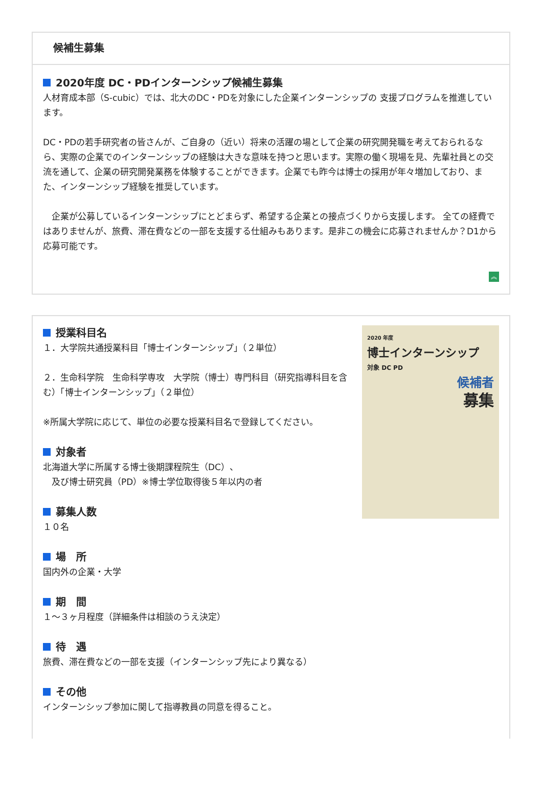候補生募集
2020年度 DC・PDインターンシップ候補生募集
人材育成本部（S-cubic）では、北大のDC・PDを対象にした企業インターンシップの 支援プログラムを推進しています。
DC・PDの若手研究者の皆さんが、ご自身の（近い）将来の活躍の場として企業の研究開発職を考えておられるなら、実際の企業でのインターンシップの経験は大きな意味を持つと思います。実際の働く現場を見、先輩社員との交流を通して、企業の研究開発業務を体験することができます。企業でも昨今は博士の採用が年々増加しており、また、インターンシップ経験を推奨しています。
　企業が公募しているインターンシップにとどまらず、希望する企業との接点づくりから支援します。 全ての経費ではありませんが、旅費、滞在費などの一部を支援する仕組みもあります。是非この機会に応募されませんか？D1から応募可能です。
︽
授業科目名
１．大学院共通授業科目「博士インターンシップ」（２単位）
２．生命科学院　生命科学専攻　大学院（博士）専門科目（研究指導科目を含む）「博士インターンシップ」（２単位）
※所属大学院に応じて、単位の必要な授業科目名で登録してください。
対象者
北海道大学に所属する博士後期課程院生（DC）、
　及び博士研究員（PD）※博士学位取得後５年以内の者
募集人数
１０名
場　所
国内外の企業・大学
期　間
１～３ヶ月程度（詳細条件は相談のうえ決定）
待　遇
旅費、滞在費などの一部を支援（インターンシップ先により異なる）
その他
インターンシップ参加に関して指導教員の同意を得ること。
2020 年度
博士インターンシップ
対象 DC PD
候補者
募集